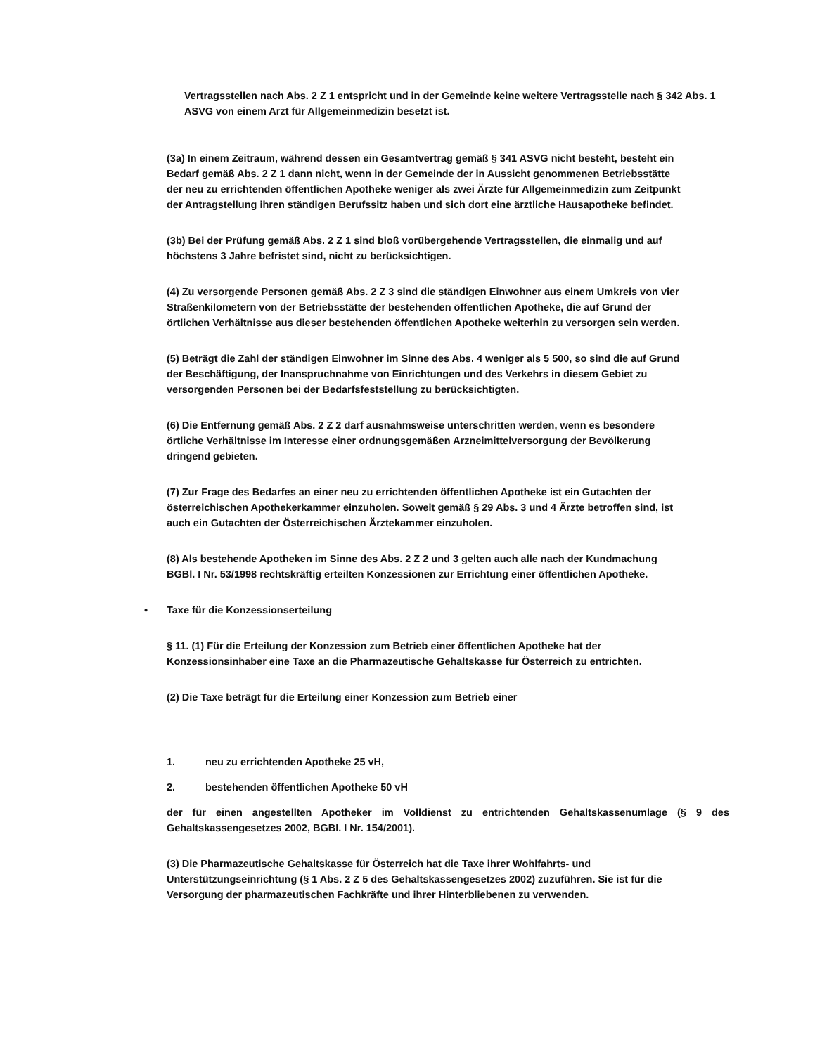Vertragsstellen nach Abs. 2 Z 1 entspricht und in der Gemeinde keine weitere Vertragsstelle nach § 342 Abs. 1 ASVG von einem Arzt für Allgemeinmedizin besetzt ist.
(3a) In einem Zeitraum, während dessen ein Gesamtvertrag gemäß § 341 ASVG nicht besteht, besteht ein Bedarf gemäß Abs. 2 Z 1 dann nicht, wenn in der Gemeinde der in Aussicht genommenen Betriebsstätte der neu zu errichtenden öffentlichen Apotheke weniger als zwei Ärzte für Allgemeinmedizin zum Zeitpunkt der Antragstellung ihren ständigen Berufssitz haben und sich dort eine ärztliche Hausapotheke befindet.
(3b) Bei der Prüfung gemäß Abs. 2 Z 1 sind bloß vorübergehende Vertragsstellen, die einmalig und auf höchstens 3 Jahre befristet sind, nicht zu berücksichtigen.
(4) Zu versorgende Personen gemäß Abs. 2 Z 3 sind die ständigen Einwohner aus einem Umkreis von vier Straßenkilometern von der Betriebsstätte der bestehenden öffentlichen Apotheke, die auf Grund der örtlichen Verhältnisse aus dieser bestehenden öffentlichen Apotheke weiterhin zu versorgen sein werden.
(5) Beträgt die Zahl der ständigen Einwohner im Sinne des Abs. 4 weniger als 5 500, so sind die auf Grund der Beschäftigung, der Inanspruchnahme von Einrichtungen und des Verkehrs in diesem Gebiet zu versorgenden Personen bei der Bedarfsfeststellung zu berücksichtigten.
(6) Die Entfernung gemäß Abs. 2 Z 2 darf ausnahmsweise unterschritten werden, wenn es besondere örtliche Verhältnisse im Interesse einer ordnungsgemäßen Arzneimittelversorgung der Bevölkerung dringend gebieten.
(7) Zur Frage des Bedarfes an einer neu zu errichtenden öffentlichen Apotheke ist ein Gutachten der österreichischen Apothekerkammer einzuholen. Soweit gemäß § 29 Abs. 3 und 4 Ärzte betroffen sind, ist auch ein Gutachten der Österreichischen Ärztekammer einzuholen.
(8) Als bestehende Apotheken im Sinne des Abs. 2 Z 2 und 3 gelten auch alle nach der Kundmachung BGBl. I Nr. 53/1998 rechtskräftig erteilten Konzessionen zur Errichtung einer öffentlichen Apotheke.
• Taxe für die Konzessionserteilung
§ 11. (1) Für die Erteilung der Konzession zum Betrieb einer öffentlichen Apotheke hat der Konzessionsinhaber eine Taxe an die Pharmazeutische Gehaltskasse für Österreich zu entrichten.
(2) Die Taxe beträgt für die Erteilung einer Konzession zum Betrieb einer
1. neu zu errichtenden Apotheke 25 vH,
2. bestehenden öffentlichen Apotheke 50 vH
der für einen angestellten Apotheker im Volldienst zu entrichtenden Gehaltskassenumlage (§ 9 des Gehaltskassengesetzes 2002, BGBl. I Nr. 154/2001).
(3) Die Pharmazeutische Gehaltskasse für Österreich hat die Taxe ihrer Wohlfahrts- und Unterstützungseinrichtung (§ 1 Abs. 2 Z 5 des Gehaltskassengesetzes 2002) zuzuführen. Sie ist für die Versorgung der pharmazeutischen Fachkräfte und ihrer Hinterbliebenen zu verwenden.